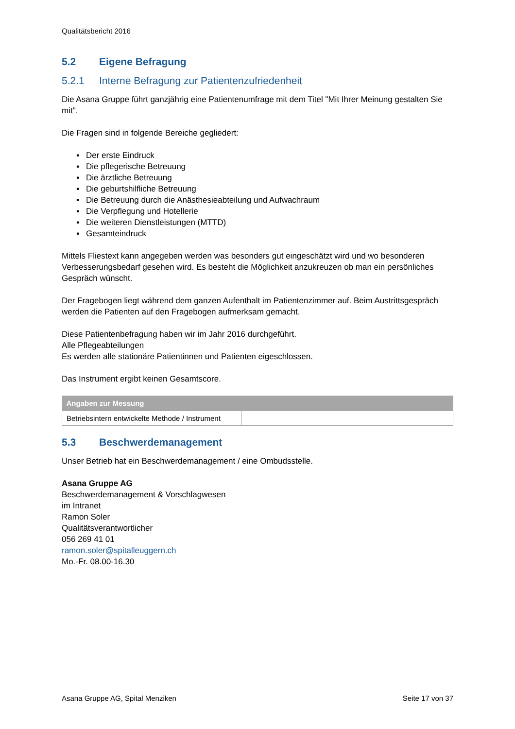Qualitätsbericht 2016
5.2 Eigene Befragung
5.2.1 Interne Befragung zur Patientenzufriedenheit
Die Asana Gruppe führt ganzjährig eine Patientenumfrage mit dem Titel "Mit Ihrer Meinung gestalten Sie mit".
Die Fragen sind in folgende Bereiche gegliedert:
▪ Der erste Eindruck
▪ Die pflegerische Betreuung
▪ Die ärztliche Betreuung
▪ Die geburtshilfliche Betreuung
▪ Die Betreuung durch die Anästhesieabteilung und Aufwachraum
▪ Die Verpflegung und Hotellerie
▪ Die weiteren Dienstleistungen (MTTD)
▪ Gesamteindruck
Mittels Fliestext kann angegeben werden was besonders gut eingeschätzt wird und wo besonderen Verbesserungsbedarf gesehen wird. Es besteht die Möglichkeit anzukreuzen ob man ein persönliches Gespräch wünscht.
Der Fragebogen liegt während dem ganzen Aufenthalt im Patientenzimmer auf. Beim Austrittsgespräch werden die Patienten auf den Fragebogen aufmerksam gemacht.
Diese Patientenbefragung haben wir im Jahr 2016 durchgeführt.
Alle Pflegeabteilungen
Es werden alle stationäre Patientinnen und Patienten eigeschlossen.
Das Instrument ergibt keinen Gesamtscore.
| Angaben zur Messung | |
| --- | --- |
| Betriebsintern entwickelte Methode / Instrument | |
5.3 Beschwerdemanagement
Unser Betrieb hat ein Beschwerdemanagement / eine Ombudsstelle.
Asana Gruppe AG
Beschwerdemanagement & Vorschlagwesen
im Intranet
Ramon Soler
Qualitätsverantwortlicher
056 269 41 01
ramon.soler@spitalleuggern.ch
Mo.-Fr. 08.00-16.30
Asana Gruppe AG, Spital Menziken Seite 17 von 37